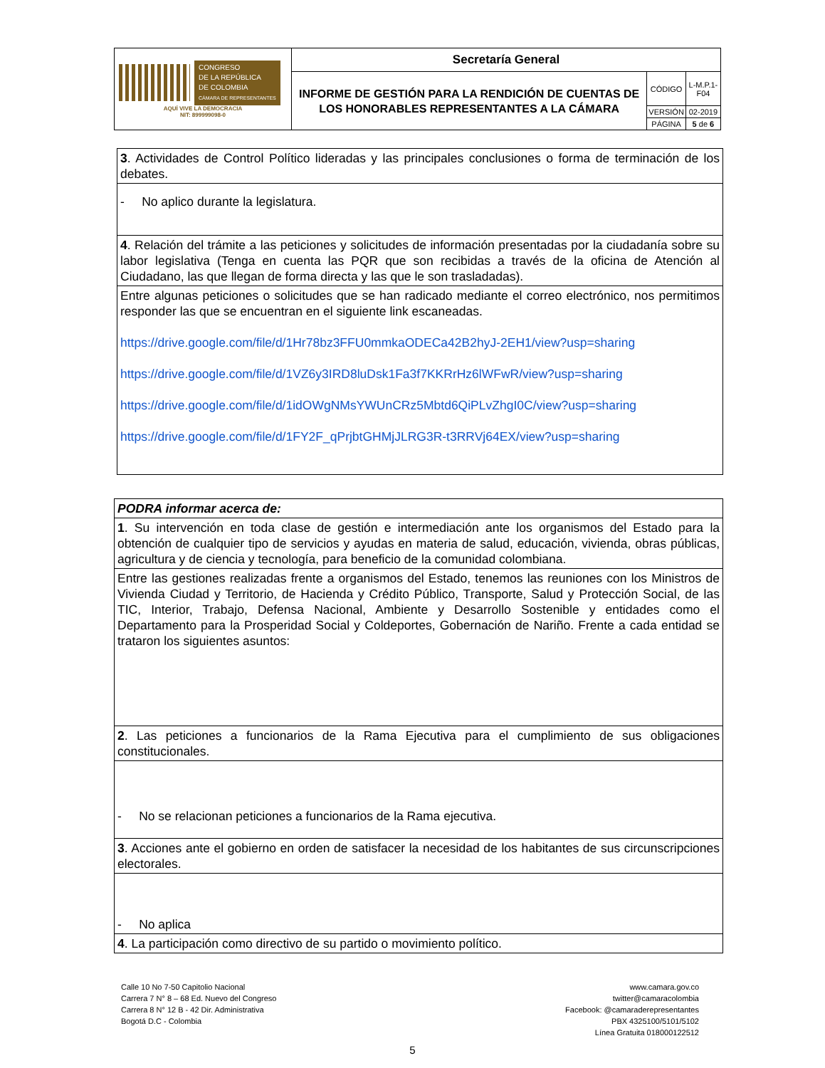| CONGRESO DE LA REPÚBLICA DE COLOMBIA CÁMARA DE REPRESENTANTES AQUÍ VIVE LA DEMOCRACIA NIT: 899999098-0 | Secretaría General | | |
| | INFORME DE GESTIÓN PARA LA RENDICIÓN DE CUENTAS DE LOS HONORABLES REPRESENTANTES A LA CÁMARA | CÓDIGO | L-M.P.1-F04 |
| | | VERSIÓN | 02-2019 |
| | | PÁGINA | 5 de 6 |
| 3 . Actividades de Control Político lideradas y las principales conclusiones o forma de terminación de los debates. |
| - No aplico durante la legislatura. |
| 4 . Relación del trámite a las peticiones y solicitudes de información presentadas por la ciudadanía sobre su labor legislativa (Tenga en cuenta las PQR que son recibidas a través de la oficina de Atención al Ciudadano, las que llegan de forma directa y las que le son trasladadas). |
| Entre algunas peticiones o solicitudes que se han radicado mediante el correo electrónico, nos permitimos responder las que se encuentran en el siguiente link escaneadas. https://drive.google.com/file/d/1Hr78bz3FFU0mmkaODECa42B2hyJ-2EH1/view?usp=sharing https://drive.google.com/file/d/1VZ6y3IRD8luDsk1Fa3f7KKRrHz6lWFwR/view?usp=sharing https://drive.google.com/file/d/1idOWgNMsYWUnCRz5Mbtd6QiPLvZhgI0C/view?usp=sharing https://drive.google.com/file/d/1FY2F_qPrjbtGHMjJLRG3R-t3RRVj64EX/view?usp=sharing |
| PODRA informar acerca de: |
| 1 . Su intervención en toda clase de gestión e intermediación ante los organismos del Estado para la obtención de cualquier tipo de servicios y ayudas en materia de salud, educación, vivienda, obras públicas, agricultura y de ciencia y tecnología, para beneficio de la comunidad colombiana. |
| Entre las gestiones realizadas frente a organismos del Estado, tenemos las reuniones con los Ministros de Vivienda Ciudad y Territorio, de Hacienda y Crédito Público, Transporte, Salud y Protección Social, de las TIC, Interior, Trabajo, Defensa Nacional, Ambiente y Desarrollo Sostenible y entidades como el Departamento para la Prosperidad Social y Coldeportes, Gobernación de Nariño. Frente a cada entidad se trataron los siguientes asuntos: |
| 2 . Las peticiones a funcionarios de la Rama Ejecutiva para el cumplimiento de sus obligaciones constitucionales. |
| - No se relacionan peticiones a funcionarios de la Rama ejecutiva. |
| 3 . Acciones ante el gobierno en orden de satisfacer la necesidad de los habitantes de sus circunscripciones electorales. |
| - No aplica |
| 4 . La participación como directivo de su partido o movimiento político. |
Calle 10 No 7-50 Capitolio Nacional
Carrera 7 N° 8 – 68 Ed. Nuevo del Congreso
Carrera 8 N° 12 B - 42 Dir. Administrativa
Bogotá D.C - Colombia
www.camara.gov.co
twitter@camaracolombia
Facebook: @camaraderepresentantes
PBX 4325100/5101/5102
Línea Gratuita 018000122512
5